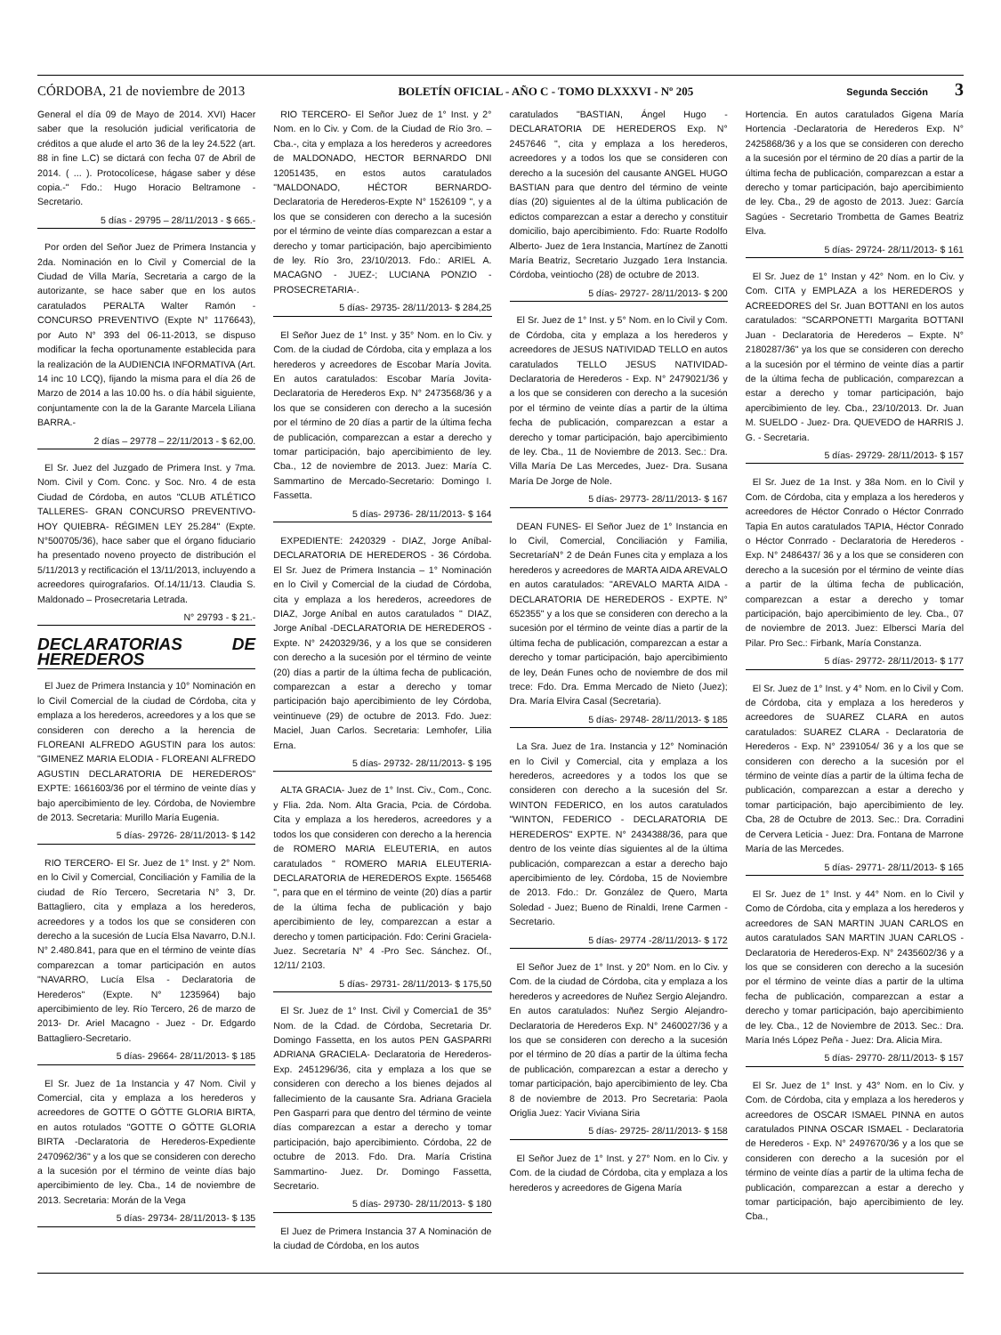CÓRDOBA, 21 de noviembre de 2013 BOLETÍN OFICIAL - AÑO C - TOMO DLXXXVI - Nº 205 Segunda Sección 3
General el día 09 de Mayo de 2014. XVI) Hacer saber que la resolución judicial verificatoria de créditos a que alude el arto 36 de la ley 24.522 (art. 88 in fine L.C) se dictará con fecha 07 de Abril de 2014. ( ... ). Protocolícese, hágase saber y dése copia.-" Fdo.: Hugo Horacio Beltramone - Secretario.
5 días - 29795 – 28/11/2013 - $ 665.-
Por orden del Señor Juez de Primera Instancia y 2da. Nominación en lo Civil y Comercial de la Ciudad de Villa María, Secretaria a cargo de la autorizante, se hace saber que en los autos caratulados PERALTA Walter Ramón - CONCURSO PREVENTIVO (Expte N° 1176643), por Auto N° 393 del 06-11-2013, se dispuso modificar la fecha oportunamente establecida para la realización de la AUDIENCIA INFORMATIVA (Art. 14 inc 10 LCQ), fijando la misma para el día 26 de Marzo de 2014 a las 10.00 hs. o día hábil siguiente, conjuntamente con la de la Garante Marcela Liliana BARRA.-
2 días – 29778 – 22/11/2013 - $ 62,00.
El Sr. Juez del Juzgado de Primera Inst. y 7ma. Nom. Civil y Com. Conc. y Soc. Nro. 4 de esta Ciudad de Córdoba, en autos "CLUB ATLÉTICO TALLERES- GRAN CONCURSO PREVENTIVO- HOY QUIEBRA- RÉGIMEN LEY 25.284" (Expte. N°500705/36), hace saber que el órgano fiduciario ha presentado noveno proyecto de distribución el 5/11/2013 y rectificación el 13/11/2013, incluyendo a acreedores quirografarios. Of.14/11/13. Claudia S. Maldonado – Prosecretaria Letrada.
N° 29793 - $ 21.-
DECLARATORIAS DE HEREDEROS
El Juez de Primera Instancia y 10° Nominación en lo Civil Comercial de la ciudad de Córdoba, cita y emplaza a los herederos, acreedores y a los que se consideren con derecho a la herencia de FLOREANI ALFREDO AGUSTIN para los autos: "GIMENEZ MARIA ELODIA - FLOREANI ALFREDO AGUSTIN DECLARATORIA DE HEREDEROS" EXPTE: 1661603/36 por el término de veinte días y bajo apercibimiento de ley. Córdoba, de Noviembre de 2013. Secretaria: Murillo María Eugenia.
5 días- 29726- 28/11/2013- $ 142
RIO TERCERO- El Sr. Juez de 1° Inst. y 2° Nom. en lo Civil y Comercial, Conciliación y Familia de la ciudad de Río Tercero, Secretaria N° 3, Dr. Battagliero, cita y emplaza a los herederos, acreedores y a todos los que se consideren con derecho a la sucesión de Lucía Elsa Navarro, D.N.I. N° 2.480.841, para que en el término de veinte días comparezcan a tomar participación en autos "NAVARRO, Lucía Elsa - Declaratoria de Herederos" (Expte. N° 1235964) bajo apercibimiento de ley. Río Tercero, 26 de marzo de 2013- Dr. Ariel Macagno - Juez - Dr. Edgardo Battagliero-Secretario.
5 días- 29664- 28/11/2013- $ 185
El Sr. Juez de 1a Instancia y 47 Nom. Civil y Comercial, cita y emplaza a los herederos y acreedores de GOTTE O GÖTTE GLORIA BIRTA, en autos rotulados "GOTTE O GÖTTE GLORIA BIRTA -Declaratoria de Herederos-Expediente 2470962/36" y a los que se consideren con derecho a la sucesión por el término de veinte días bajo apercibimiento de ley. Cba., 14 de noviembre de 2013. Secretaria: Morán de la Vega
5 días- 29734- 28/11/2013- $ 135
RIO TERCERO- El Señor Juez de 1° Inst. y 2° Nom. en lo Civ. y Com. de la Ciudad de Río 3ro. –Cba.-, cita y emplaza a los herederos y acreedores de MALDONADO, HECTOR BERNARDO DNI 12051435, en estos autos caratulados "MALDONADO, HÉCTOR BERNARDO-Declaratoria de Herederos-Expte N° 1526109 ", y a los que se consideren con derecho a la sucesión por el término de veinte días comparezcan a estar a derecho y tomar participación, bajo apercibimiento de ley. Río 3ro, 23/10/2013. Fdo.: ARIEL A. MACAGNO - JUEZ-; LUCIANA PONZIO -PROSECRETARIA-.
5 días- 29735- 28/11/2013- $ 284,25
El Señor Juez de 1° Inst. y 35° Nom. en lo Civ. y Com. de la ciudad de Córdoba, cita y emplaza a los herederos y acreedores de Escobar María Jovita. En autos caratulados: Escobar María Jovita-Declaratoria de Herederos Exp. N° 2473568/36 y a los que se consideren con derecho a la sucesión por el término de 20 días a partir de la última fecha de publicación, comparezcan a estar a derecho y tomar participación, bajo apercibimiento de ley. Cba., 12 de noviembre de 2013. Juez: María C. Sammartino de Mercado-Secretario: Domingo I. Fassetta.
5 días- 29736- 28/11/2013- $ 164
EXPEDIENTE: 2420329 - DIAZ, Jorge Aníbal- DECLARATORIA DE HEREDEROS - 36 Córdoba. El Sr. Juez de Primera Instancia – 1° Nominación en lo Civil y Comercial de la ciudad de Córdoba, cita y emplaza a los herederos, acreedores de DIAZ, Jorge Aníbal en autos caratulados " DIAZ, Jorge Aníbal -DECLARATORIA DE HEREDEROS - Expte. N° 2420329/36, y a los que se consideren con derecho a la sucesión por el término de veinte (20) días a partir de la última fecha de publicación, comparezcan a estar a derecho y tomar participación bajo apercibimiento de ley Córdoba, veintinueve (29) de octubre de 2013. Fdo. Juez: Maciel, Juan Carlos. Secretaria: Lemhofer, Lilia Erna.
5 días- 29732- 28/11/2013- $ 195
ALTA GRACIA- Juez de 1° Inst. Civ., Com., Conc. y Flia. 2da. Nom. Alta Gracia, Pcia. de Córdoba. Cita y emplaza a los herederos, acreedores y a todos los que consideren con derecho a la herencia de ROMERO MARIA ELEUTERIA, en autos caratulados " ROMERO MARIA ELEUTERIA- DECLARATORIA de HEREDEROS Expte. 1565468 ", para que en el término de veinte (20) días a partir de la última fecha de publicación y bajo apercibimiento de ley, comparezcan a estar a derecho y tomen participación. Fdo: Cerini Graciela-Juez. Secretaría N° 4 -Pro Sec. Sánchez. Of., 12/11/ 2103.
5 días- 29731- 28/11/2013- $ 175,50
El Sr. Juez de 1° Inst. Civil y Comercia1 de 35° Nom. de la Cdad. de Córdoba, Secretaria Dr. Domingo Fassetta, en los autos PEN GASPARRI ADRIANA GRACIELA- Declaratoria de Herederos-Exp. 2451296/36, cita y emplaza a los que se consideren con derecho a los bienes dejados al fallecimiento de la causante Sra. Adriana Graciela Pen Gasparri para que dentro del término de veinte días comparezcan a estar a derecho y tomar participación, bajo apercibimiento. Córdoba, 22 de octubre de 2013. Fdo. Dra. María Cristina Sammartino- Juez. Dr. Domingo Fassetta, Secretario.
5 días- 29730- 28/11/2013- $ 180
El Juez de Primera Instancia 37 A Nominación de la ciudad de Córdoba, en los autos
caratulados "BASTIAN, Ángel Hugo - DECLARATORIA DE HEREDEROS Exp. N° 2457646 ", cita y emplaza a los herederos, acreedores y a todos los que se consideren con derecho a la sucesión del causante ANGEL HUGO BASTIAN para que dentro del término de veinte días (20) siguientes al de la última publicación de edictos comparezcan a estar a derecho y constituir domicilio, bajo apercibimiento. Fdo: Ruarte Rodolfo Alberto- Juez de 1era Instancia, Martínez de Zanotti María Beatriz, Secretario Juzgado 1era Instancia. Córdoba, veintiocho (28) de octubre de 2013.
5 días- 29727- 28/11/2013- $ 200
El Sr. Juez de 1° Inst. y 5° Nom. en lo Civil y Com. de Córdoba, cita y emplaza a los herederos y acreedores de JESUS NATIVIDAD TELLO en autos caratulados TELLO JESUS NATIVIDAD- Declaratoria de Herederos - Exp. N° 2479021/36 y a los que se consideren con derecho a la sucesión por el término de veinte días a partir de la última fecha de publicación, comparezcan a estar a derecho y tomar participación, bajo apercibimiento de ley. Cba., 11 de Noviembre de 2013. Sec.: Dra. Villa María De Las Mercedes, Juez- Dra. Susana María De Jorge de Nole.
5 días- 29773- 28/11/2013- $ 167
DEAN FUNES- El Señor Juez de 1° Instancia en lo Civil, Comercial, Conciliación y Familia, SecretaríaN° 2 de Deán Funes cita y emplaza a los herederos y acreedores de MARTA AIDA AREVALO en autos caratulados: "AREVALO MARTA AIDA - DECLARATORIA DE HEREDEROS - EXPTE. N° 652355" y a los que se consideren con derecho a la sucesión por el término de veinte días a partir de la última fecha de publicación, comparezcan a estar a derecho y tomar participación, bajo apercibimiento de ley, Deán Funes ocho de noviembre de dos mil trece: Fdo. Dra. Emma Mercado de Nieto (Juez); Dra. María Elvira Casal (Secretaria).
5 días- 29748- 28/11/2013- $ 185
La Sra. Juez de 1ra. Instancia y 12° Nominación en lo Civil y Comercial, cita y emplaza a los herederos, acreedores y a todos los que se consideren con derecho a la sucesión del Sr. WINTON FEDERICO, en los autos caratulados "WINTON, FEDERICO - DECLARATORIA DE HEREDEROS" EXPTE. N° 2434388/36, para que dentro de los veinte días siguientes al de la última publicación, comparezcan a estar a derecho bajo apercibimiento de ley. Córdoba, 15 de Noviembre de 2013. Fdo.: Dr. González de Quero, Marta Soledad - Juez; Bueno de Rinaldi, Irene Carmen - Secretario.
5 días- 29774 -28/11/2013- $ 172
El Señor Juez de 1° Inst. y 20° Nom. en lo Civ. y Com. de la ciudad de Córdoba, cita y emplaza a los herederos y acreedores de Nuñez Sergio Alejandro. En autos caratulados: Nuñez Sergio Alejandro-Declaratoria de Herederos Exp. N° 2460027/36 y a los que se consideren con derecho a la sucesión por el término de 20 días a partir de la última fecha de publicación, comparezcan a estar a derecho y tomar participación, bajo apercibimiento de ley. Cba 8 de noviembre de 2013. Pro Secretaria: Paola Origlia Juez: Yacir Viviana Siria
5 días- 29725- 28/11/2013- $ 158
El Señor Juez de 1° Inst. y 27° Nom. en lo Civ. y Com. de la ciudad de Córdoba, cita y emplaza a los herederos y acreedores de Gigena María
Hortencia. En autos caratulados Gigena María Hortencia -Declaratoria de Herederos Exp. N° 2425868/36 y a los que se consideren con derecho a la sucesión por el término de 20 días a partir de la última fecha de publicación, comparezcan a estar a derecho y tomar participación, bajo apercibimiento de ley. Cba., 29 de agosto de 2013. Juez: García Sagúes - Secretario Trombetta de Games Beatriz Elva.
5 días- 29724- 28/11/2013- $ 161
El Sr. Juez de 1° Instan y 42° Nom. en lo Civ. y Com. CITA y EMPLAZA a los HEREDEROS y ACREEDORES del Sr. Juan BOTTANI en los autos caratulados: "SCARPONETTI Margarita BOTTANI Juan - Declaratoria de Herederos – Expte. N° 2180287/36" ya los que se consideren con derecho a la sucesión por el término de veinte días a partir de la última fecha de publicación, comparezcan a estar a derecho y tomar participación, bajo apercibimiento de ley. Cba., 23/10/2013. Dr. Juan M. SUELDO - Juez- Dra. QUEVEDO de HARRIS J. G. - Secretaria.
5 días- 29729- 28/11/2013- $ 157
El Sr. Juez de 1a Inst. y 38a Nom. en lo Civil y Com. de Córdoba, cita y emplaza a los herederos y acreedores de Héctor Conrado o Héctor Conrrado Tapia En autos caratulados TAPIA, Héctor Conrado o Héctor Conrrado - Declaratoria de Herederos - Exp. N° 2486437/ 36 y a los que se consideren con derecho a la sucesión por el término de veinte días a partir de la última fecha de publicación, comparezcan a estar a derecho y tomar participación, bajo apercibimiento de ley. Cba., 07 de noviembre de 2013. Juez: Elbersci María del Pilar. Pro Sec.: Firbank, María Constanza.
5 días- 29772- 28/11/2013- $ 177
El Sr. Juez de 1° Inst. y 4° Nom. en lo Civil y Com. de Córdoba, cita y emplaza a los herederos y acreedores de SUAREZ CLARA en autos caratulados: SUAREZ CLARA - Declaratoria de Herederos - Exp. N° 2391054/ 36 y a los que se consideren con derecho a la sucesión por el término de veinte días a partir de la última fecha de publicación, comparezcan a estar a derecho y tomar participación, bajo apercibimiento de ley. Cba, 28 de Octubre de 2013. Sec.: Dra. Corradini de Cervera Leticia - Juez: Dra. Fontana de Marrone María de las Mercedes.
5 días- 29771- 28/11/2013- $ 165
El Sr. Juez de 1° Inst. y 44° Nom. en lo Civil y Como de Córdoba, cita y emplaza a los herederos y acreedores de SAN MARTIN JUAN CARLOS en autos caratulados SAN MARTIN JUAN CARLOS - Declaratoria de Herederos-Exp. N° 2435602/36 y a los que se consideren con derecho a la sucesión por el término de veinte días a partir de la ultima fecha de publicación, comparezcan a estar a derecho y tomar participación, bajo apercibimiento de ley. Cba., 12 de Noviembre de 2013. Sec.: Dra. María Inés López Peña - Juez: Dra. Alicia Mira.
5 días- 29770- 28/11/2013- $ 157
El Sr. Juez de 1° Inst. y 43° Nom. en lo Civ. y Com. de Córdoba, cita y emplaza a los herederos y acreedores de OSCAR ISMAEL PINNA en autos caratulados PINNA OSCAR ISMAEL - Declaratoria de Herederos - Exp. N° 2497670/36 y a los que se consideren con derecho a la sucesión por el término de veinte días a partir de la ultima fecha de publicación, comparezcan a estar a derecho y tomar participación, bajo apercibimiento de ley. Cba.,